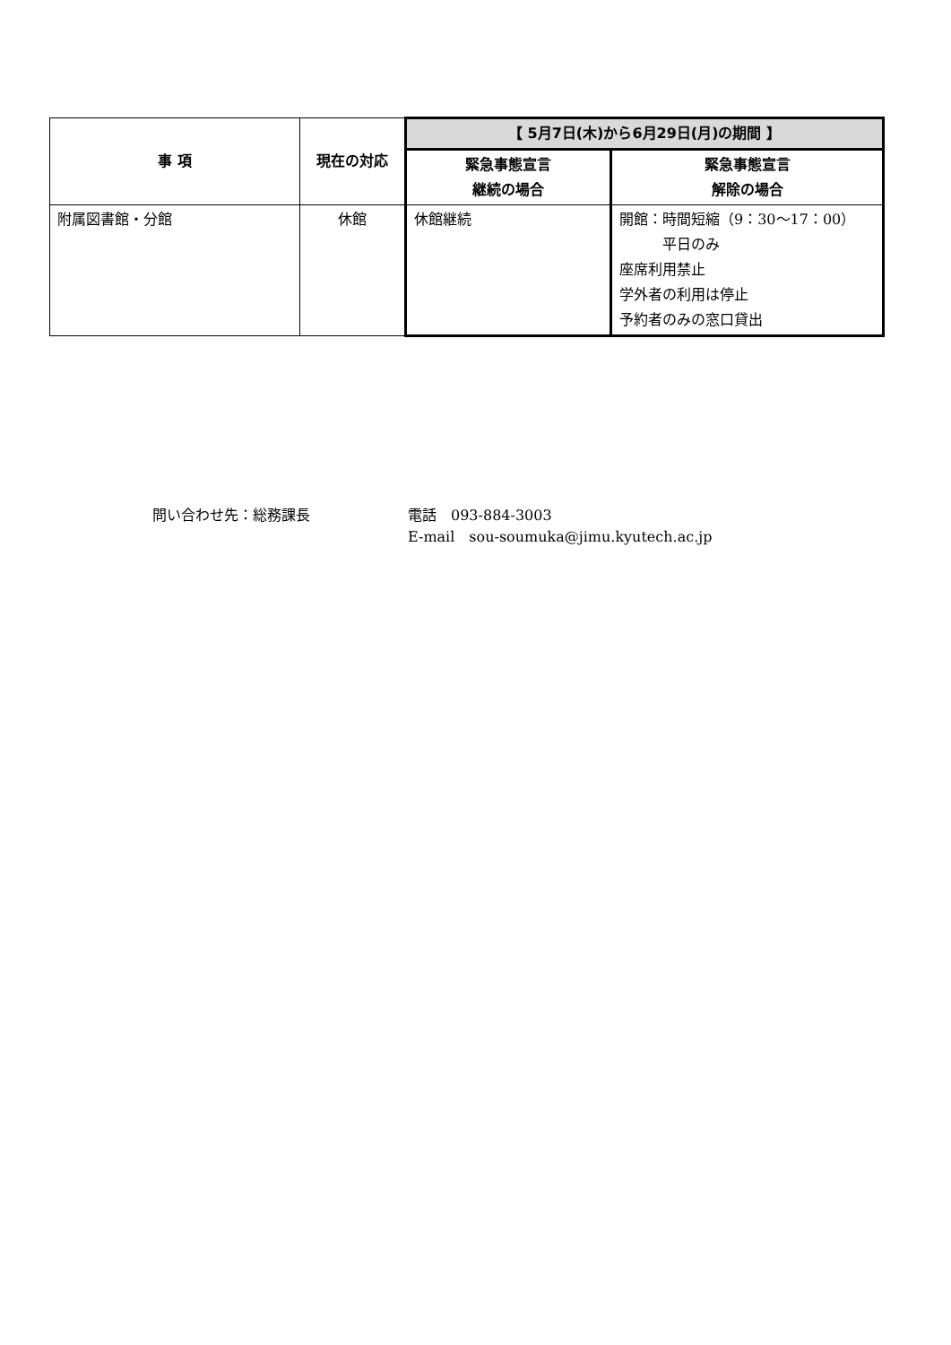| 事 項 | 現在の対応 | 【 5月7日(木)から6月29日(月)の期間 】 | |
| --- | --- | --- | --- |
| | | 緊急事態宣言 継続の場合 | 緊急事態宣言 解除の場合 |
| 附属図書館・分館 | 休館 | 休館継続 | 開館：時間短縮（9：30〜17：00） 平日のみ 座席利用禁止 学外者の利用は停止 予約者のみの窓口貸出 |
問い合わせ先：総務課長 電話　093-884-3003
E-mail　sou-soumuka@jimu.kyutech.ac.jp